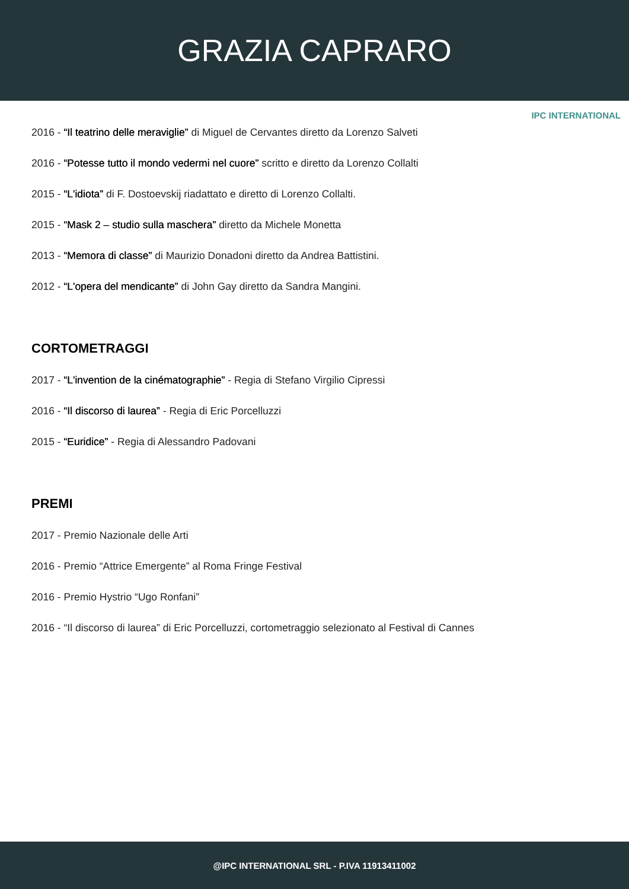GRAZIA CAPRARO
IPC INTERNATIONAL
2016 - “Il teatrino delle meraviglie” di Miguel de Cervantes diretto da Lorenzo Salveti
2016 - “Potesse tutto il mondo vedermi nel cuore” scritto e diretto da Lorenzo Collalti
2015 - “L'idiota” di F. Dostoevskij riadattato e diretto di Lorenzo Collalti.
2015 - “Mask 2 – studio sulla maschera” diretto da Michele Monetta
2013 - “Memora di classe” di Maurizio Donadoni diretto da Andrea Battistini.
2012 - “L'opera del mendicante” di John Gay diretto da Sandra Mangini.
CORTOMETRAGGI
2017 - “L'invention de la cinématographie” - Regia di Stefano Virgilio Cipressi
2016 - “Il discorso di laurea” - Regia di Eric Porcelluzzi
2015 - “Euridice” - Regia di Alessandro Padovani
PREMI
2017 - Premio Nazionale delle Arti
2016 - Premio “Attrice Emergente” al Roma Fringe Festival
2016 - Premio Hystrio “Ugo Ronfani”
2016 - “Il discorso di laurea” di Eric Porcelluzzi, cortometraggio selezionato al Festival di Cannes
@IPC INTERNATIONAL SRL - P.IVA 11913411002